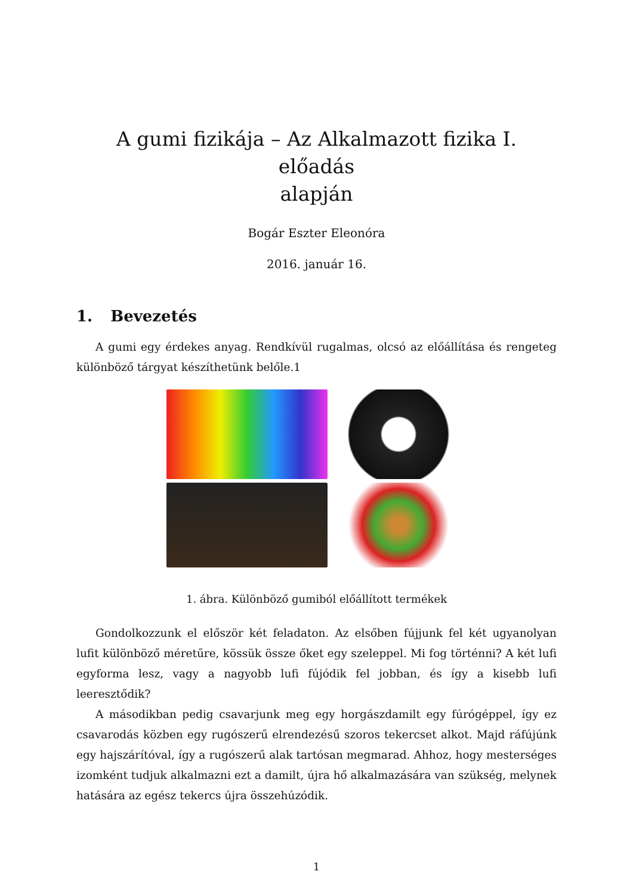A gumi fizikája – Az Alkalmazott fizika I. előadás
alapján
Bogár Eszter Eleonóra
2016. január 16.
1. Bevezetés
A gumi egy érdekes anyag. Rendkívül rugalmas, olcsó az előállítása és rengeteg különböző tárgyat készíthetünk belőle.1
1. ábra. Különböző gumiból előállított termékek
Gondolkozzunk el először két feladaton. Az elsőben fújjunk fel két ugyanolyan lufit különböző méretűre, kössük össze őket egy szeleppel. Mi fog történni? A két lufi egyforma lesz, vagy a nagyobb lufi fújódik fel jobban, és így a kisebb lufi leeresztődik?
A másodikban pedig csavarjunk meg egy horgászdamilt egy fúrógéppel, így ez csavarodás közben egy rugószerű elrendezésű szoros tekercset alkot. Majd ráfújúnk egy hajszárítóval, így a rugószerű alak tartósan megmarad. Ahhoz, hogy mesterséges izomként tudjuk alkalmazni ezt a damilt, újra hő alkalmazására van szükség, melynek hatására az egész tekercs újra összehúzódik.
1